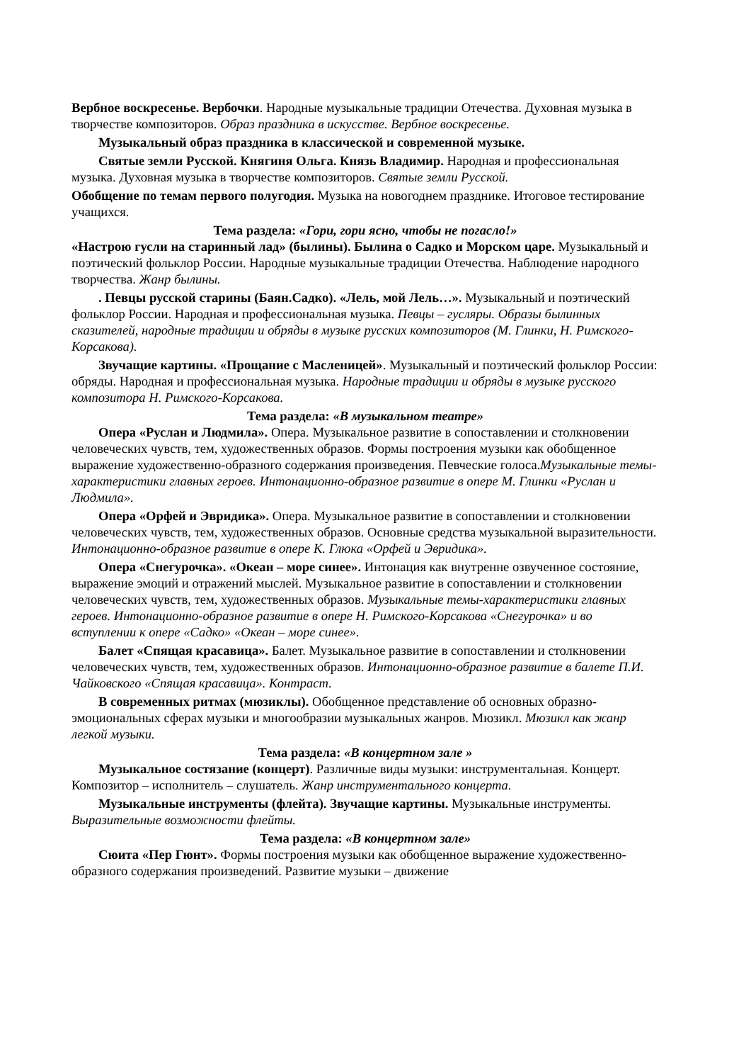Вербное воскресенье. Вербочки. Народные музыкальные традиции Отечества. Духовная музыка в творчестве композиторов. Образ праздника в искусстве. Вербное воскресенье.
Музыкальный образ праздника в классической и современной музыке.
Святые земли Русской. Княгиня Ольга. Князь Владимир. Народная и профессиональная музыка. Духовная музыка в творчестве композиторов. Святые земли Русской.
Обобщение по темам первого полугодия. Музыка на новогоднем празднике. Итоговое тестирование учащихся.
Тема раздела: «Гори, гори ясно, чтобы не погасло!»
«Настрою гусли на старинный лад» (былины). Былина о Садко и Морском царе. Музыкальный и поэтический фольклор России. Народные музыкальные традиции Отечества. Наблюдение народного творчества. Жанр былины.
. Певцы русской старины (Баян.Садко). «Лель, мой Лель…». Музыкальный и поэтический фольклор России. Народная и профессиональная музыка. Певцы – гусляры. Образы былинных сказителей, народные традиции и обряды в музыке русских композиторов (М. Глинки, Н. Римского-Корсакова).
Звучащие картины. «Прощание с Масленицей». Музыкальный и поэтический фольклор России: обряды. Народная и профессиональная музыка. Народные традиции и обряды в музыке русского композитора Н. Римского-Корсакова.
Тема раздела: «В музыкальном театре»
Опера «Руслан и Людмила». Опера. Музыкальное развитие в сопоставлении и столкновении человеческих чувств, тем, художественных образов. Формы построения музыки как обобщенное выражение художественно-образного содержания произведения. Певческие голоса.Музыкальные темы-характеристики главных героев. Интонационно-образное развитие в опере М. Глинки «Руслан и Людмила».
Опера «Орфей и Эвридика». Опера. Музыкальное развитие в сопоставлении и столкновении человеческих чувств, тем, художественных образов. Основные средства музыкальной выразительности. Интонационно-образное развитие в опере К. Глюка «Орфей и Эвридика».
Опера «Снегурочка». «Океан – море синее». Интонация как внутренне озвученное состояние, выражение эмоций и отражений мыслей. Музыкальное развитие в сопоставлении и столкновении человеческих чувств, тем, художественных образов. Музыкальные темы-характеристики главных героев. Интонационно-образное развитие в опере Н. Римского-Корсакова «Снегурочка» и во вступлении к опере «Садко» «Океан – море синее».
Балет «Спящая красавица». Балет. Музыкальное развитие в сопоставлении и столкновении человеческих чувств, тем, художественных образов. Интонационно-образное развитие в балете П.И. Чайковского «Спящая красавица». Контраст.
В современных ритмах (мюзиклы). Обобщенное представление об основных образно-эмоциональных сферах музыки и многообразии музыкальных жанров. Мюзикл. Мюзикл как жанр легкой музыки.
Тема раздела: «В концертном зале »
Музыкальное состязание (концерт). Различные виды музыки: инструментальная. Концерт. Композитор – исполнитель – слушатель. Жанр инструментального концерта.
Музыкальные инструменты (флейта). Звучащие картины. Музыкальные инструменты. Выразительные возможности флейты.
Тема раздела: «В концертном зале»
Сюита «Пер Гюнт». Формы построения музыки как обобщенное выражение художественно-образного содержания произведений. Развитие музыки – движение